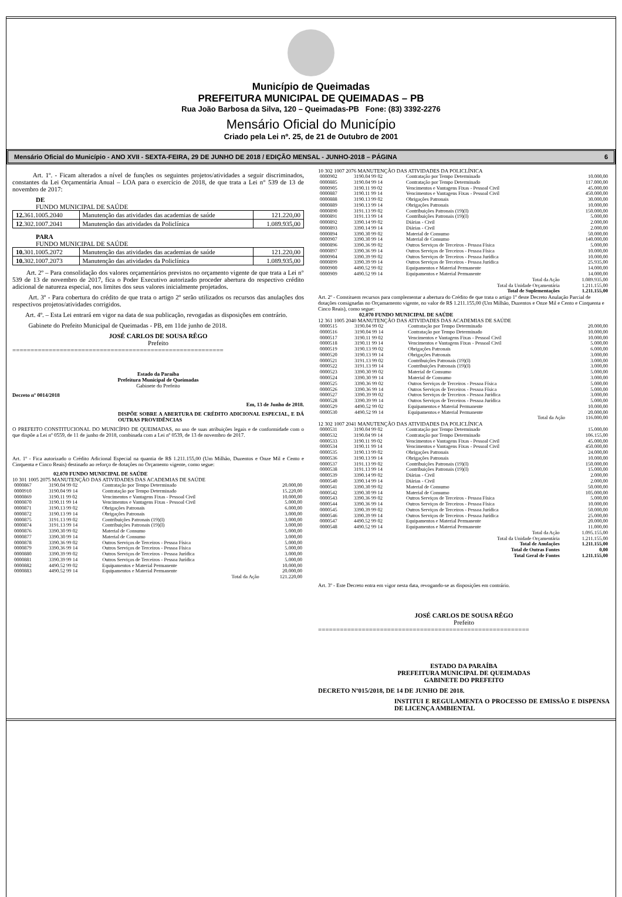Município de Queimadas
PREFEITURA MUNICIPAL DE QUEIMADAS – PB
Rua João Barbosa da Silva, 120 – Queimadas-PB Fone: (83) 3392-2276
Mensário Oficial do Município
Criado pela Lei nº. 25, de 21 de Outubro de 2001
Mensário Oficial do Município - ANO XVII - SEXTA-FEIRA, 29 DE JUNHO DE 2018 / EDIÇÃO MENSAL - JUNHO-2018 – PÁGINA 6
Art. 1º. - Ficam alterados a nível de funções os seguintes projetos/atividades a seguir discriminados, constantes da Lei Orçamentária Anual – LOA para o exercício de 2018, de que trata a Lei n° 539 de 13 de novembro de 2017:
DE
FUNDO MUNICIPAL DE SAÚDE
| 12. 361.1005.2040 | Manutenção das atividades das academias de saúde | 121.220,00 |
| 12 .302.1007.2041 | Manutenção das atividades da Policlínica | 1.089.935,00 |
PARA
FUNDO MUNICIPAL DE SAÚDE
| 10. 301.1005.2072 | Manutenção das atividades das academias de saúde | 121.220,00 |
| 10. 302.1007.2073 | Manutenção das atividades da Policlínica | 1.089.935,00 |
Art. 2º – Para consolidação dos valores orçamentários previstos no orçamento vigente de que trata a Lei n° 539 de 13 de novembro de 2017, fica o Poder Executivo autorizado proceder abertura do respectivo crédito adicional de natureza especial, nos limites dos seus valores inicialmente projetados.
Art. 3º - Para cobertura do crédito de que trata o artigo 2º serão utilizados os recursos das anulações dos respectivos projetos/atividades corrigidos.
Art. 4º. – Esta Lei entrará em vigor na data de sua publicação, revogadas as disposições em contrário.
Gabinete do Prefeito Municipal de Queimadas - PB, em 11de junho de 2018.
JOSÉ CARLOS DE SOUSA RÊGO
Prefeito
==========================================================
Estado da Paraíba
Prefeitura Municipal de Queimadas
Gabinete do Prefeito
Decreto nº 0014/2018
Em, 13 de Junho de 2018.
DISPÕE SOBRE A ABERTURA DE CRÉDITO ADICIONAL ESPECIAL, E DÁ OUTRAS PROVIDÊNCIAS
O PREFEITO CONSTITUCIONAL DO MUNICÍPIO DE QUEIMADAS, no uso de suas atribuições legais e de conformidade com o que dispõe a Lei nº 0559, de 11 de junho de 2018, combinada com a Lei nº 0539, de 13 de novembro de 2017.
Art. 1º - Fica autorizado o Crédito Adicional Especial na quantia de R$ 1.211.155,00 (Um Milhão, Duzentos e Onze Mil e Cento e Cinquenta e Cinco Reais) destinado ao reforço de dotações no Orçamento vigente, como segue:
02.070 FUNDO MUNICIPAL DE SAÚDE
10 301 1005 2075 MANUTENÇÃO DAS ATIVIDADES DAS ACADEMIAS DE SAÚDE
| 0000867 | 3190.04 99 02 | Contratação por Tempo Determinado | 20.000,00 |
| 0000910 | 3190.04 99 14 | Contratação por Tempo Determinado | 15.220,00 |
| 0000869 | 3190.11 99 02 | Vencimentos e Vantagens Fixas - Pessoal Civil | 10.000,00 |
| 0000870 | 3190.11 99 14 | Vencimentos e Vantagens Fixas - Pessoal Civil | 5.000,00 |
| 0000871 | 3190.13 99 02 | Obrigações Patronais | 6.000,00 |
| 0000872 | 3190.13 99 14 | Obrigações Patronais | 3.000,00 |
| 0000875 | 3191.13 99 02 | Contribuições Patronais (19)(I) | 3.000,00 |
| 0000874 | 3191.13 99 14 | Contribuições Patronais (19)(I) | 3.000,00 |
| 0000876 | 3390.30 99 02 | Material de Consumo | 5.000,00 |
| 0000877 | 3390.30 99 14 | Material de Consumo | 3.000,00 |
| 0000878 | 3390.36 99 02 | Outros Serviços de Terceiros - Pessoa Física | 5.000,00 |
| 0000879 | 3390.36 99 14 | Outros Serviços de Terceiros - Pessoa Física | 5.000,00 |
| 0000880 | 3390.39 99 02 | Outros Serviços de Terceiros - Pessoa Jurídica | 3.000,00 |
| 0000881 | 3390.39 99 14 | Outros Serviços de Terceiros - Pessoa Jurídica | 5.000,00 |
| 0000882 | 4490.52 99 02 | Equipamentos e Material Permanente | 10.000,00 |
| 0000883 | 4490.52 99 14 | Equipamentos e Material Permanente | 20.000,00 |
| | | Total da Ação | 121.220,00 |
10 302 1007 2076 MANUTENÇÃO DAS ATIVIDADES DA POLICLÍNICA
| 0000902 | 3190.04 99 02 | Contratação por Tempo Determinado | 10.000,00 |
| 0000885 | 3190.04 99 14 | Contratação por Tempo Determinado | 117.000,00 |
| 0000905 | 3190.11 99 02 | Vencimentos e Vantagens Fixas - Pessoal Civil | 45.000,00 |
| 0000887 | 3190.11 99 14 | Vencimentos e Vantagens Fixas - Pessoal Civil | 450.000,00 |
| 0000888 | 3190.13 99 02 | Obrigações Patronais | 30.000,00 |
| 0000889 | 3190.13 99 14 | Obrigações Patronais | 10.000,00 |
| 0000890 | 3191.13 99 02 | Contribuições Patronais (19)(I) | 150.000,00 |
| 0000891 | 3191.13 99 14 | Contribuições Patronais (19)(I) | 5.000,00 |
| 0000892 | 3390.14 99 02 | Diárias - Civil | 2.000,00 |
| 0000893 | 3390.14 99 14 | Diárias - Civil | 2.000,00 |
| 0000894 | 3390.30 99 02 | Material de Consumo | 50.000,00 |
| 0000907 | 3390.30 99 14 | Material de Consumo | 140.000,00 |
| 0000896 | 3390.36 99 02 | Outros Serviços de Terceiros - Pessoa Física | 5.000,00 |
| 0000897 | 3390.36 99 14 | Outros Serviços de Terceiros - Pessoa Física | 10.000,00 |
| 0000904 | 3390.39 99 02 | Outros Serviços de Terceiros - Pessoa Jurídica | 10.000,00 |
| 0000899 | 3390.39 99 14 | Outros Serviços de Terceiros - Pessoa Jurídica | 25.935,00 |
| 0000900 | 4490.52 99 02 | Equipamentos e Material Permanente | 14.000,00 |
| 0000909 | 4490.52 99 14 | Equipamentos e Material Permanente | 14.000,00 |
| | | Total da Ação | 1.089.935,00 |
| | | Total da Unidade Orçamentária | 1.211.155,00 |
| | | Total de Suplementações | 1.211.155,00 |
Art. 2º - Constituem recursos para complementar a abertura do Crédito de que trata o artigo 1º deste Decreto Anulação Parcial de dotações consignadas no Orçamamento vigente, no valor de R$ 1.211.155,00 (Um Milhão, Duzentos e Onze Mil e Cento e Cinquenta e Cinco Reais), como segue:
02.070 FUNDO MUNICIPAL DE SAÚDE
12 361 1005 2040 MANUTENÇÃO DAS ATIVIDADES DAS ACADEMIAS DE SAÚDE
| 0000515 | 3190.04 99 02 | Contratação por Tempo Determinado | 20.000,00 |
| 0000516 | 3190.04 99 14 | Contratação por Tempo Determinado | 10.000,00 |
| 0000517 | 3190.11 99 02 | Vencimentos e Vantagens Fixas - Pessoal Civil | 10.000,00 |
| 0000518 | 3190.11 99 14 | Vencimentos e Vantagens Fixas - Pessoal Civil | 5.000,00 |
| 0000519 | 3190.13 99 02 | Obrigações Patronais | 6.000,00 |
| 0000520 | 3190.13 99 14 | Obrigações Patronais | 3.000,00 |
| 0000521 | 3191.13 99 02 | Contribuições Patronais (19)(I) | 3.000,00 |
| 0000522 | 3191.13 99 14 | Contribuições Patronais (19)(I) | 3.000,00 |
| 0000523 | 3390.30 99 02 | Material de Consumo | 5.000,00 |
| 0000524 | 3390.30 99 14 | Material de Consumo | 3.000,00 |
| 0000525 | 3390.36 99 02 | Outros Serviços de Terceiros - Pessoa Física | 5.000,00 |
| 0000526 | 3390.36 99 14 | Outros Serviços de Terceiros - Pessoa Física | 5.000,00 |
| 0000527 | 3390.39 99 02 | Outros Serviços de Terceiros - Pessoa Jurídica | 3.000,00 |
| 0000528 | 3390.39 99 14 | Outros Serviços de Terceiros - Pessoa Jurídica | 5.000,00 |
| 0000529 | 4490.52 99 02 | Equipamentos e Material Permanente | 10.000,00 |
| 0000530 | 4490.52 99 14 | Equipamentos e Material Permanente | 20.000,00 |
| | | Total da Ação | 116.000,00 |
12 302 1007 2041 MANUTENÇÃO DAS ATIVIDADES DA POLICLÍNICA
| 0000531 | 3190.04 99 02 | Contratação por Tempo Determinado | 15.000,00 |
| 0000532 | 3190.04 99 14 | Contratação por Tempo Determinado | 106.155,00 |
| 0000533 | 3190.11 99 02 | Vencimentos e Vantagens Fixas - Pessoal Civil | 45.000,00 |
| 0000534 | 3190.11 99 14 | Vencimentos e Vantagens Fixas - Pessoal Civil | 450.000,00 |
| 0000535 | 3190.13 99 02 | Obrigações Patronais | 24.000,00 |
| 0000536 | 3190.13 99 14 | Obrigações Patronais | 10.000,00 |
| 0000537 | 3191.13 99 02 | Contribuições Patronais (19)(I) | 150.000,00 |
| 0000538 | 3191.13 99 14 | Contribuições Patronais (19)(I) | 15.000,00 |
| 0000539 | 3390.14 99 02 | Diárias - Civil | 2.000,00 |
| 0000540 | 3390.14 99 14 | Diárias - Civil | 2.000,00 |
| 0000541 | 3390.30 99 02 | Material de Consumo | 50.000,00 |
| 0000542 | 3390.30 99 14 | Material de Consumo | 105.000,00 |
| 0000543 | 3390.36 99 02 | Outros Serviços de Terceiros - Pessoa Física | 5.000,00 |
| 0000544 | 3390.36 99 14 | Outros Serviços de Terceiros - Pessoa Física | 10.000,00 |
| 0000545 | 3390.39 99 02 | Outros Serviços de Terceiros - Pessoa Jurídica | 50.000,00 |
| 0000546 | 3390.39 99 14 | Outros Serviços de Terceiros - Pessoa Jurídica | 25.000,00 |
| 0000547 | 4490.52 99 02 | Equipamentos e Material Permanente | 20.000,00 |
| 0000548 | 4490.52 99 14 | Equipamentos e Material Permanente | 11.000,00 |
| | | Total da Ação | 1.095.155,00 |
| | | Total da Unidade Orçamentária | 1.211.155,00 |
| | | Total de Anulações | 1.211.155,00 |
| | | Total de Outras Fontes | 0,00 |
| | | Total Geral de Fontes | 1.211.155,00 |
Art. 3º - Este Decreto entra em vigor nesta data, revogando-se as disposições em contrário.
JOSÉ CARLOS DE SOUSA RÊGO
Prefeito
==========================================================
ESTADO DA PARAÍBA
PREFEITURA MUNICIPAL DE QUEIMADAS
GABINETE DO PREFEITO
DECRETO Nº015/2018, DE 14 DE JUNHO DE 2018.
INSTITUI E REGULAMENTA O PROCESSO DE EMISSÃO E DISPENSA DE LICENÇA AMBIENTAL